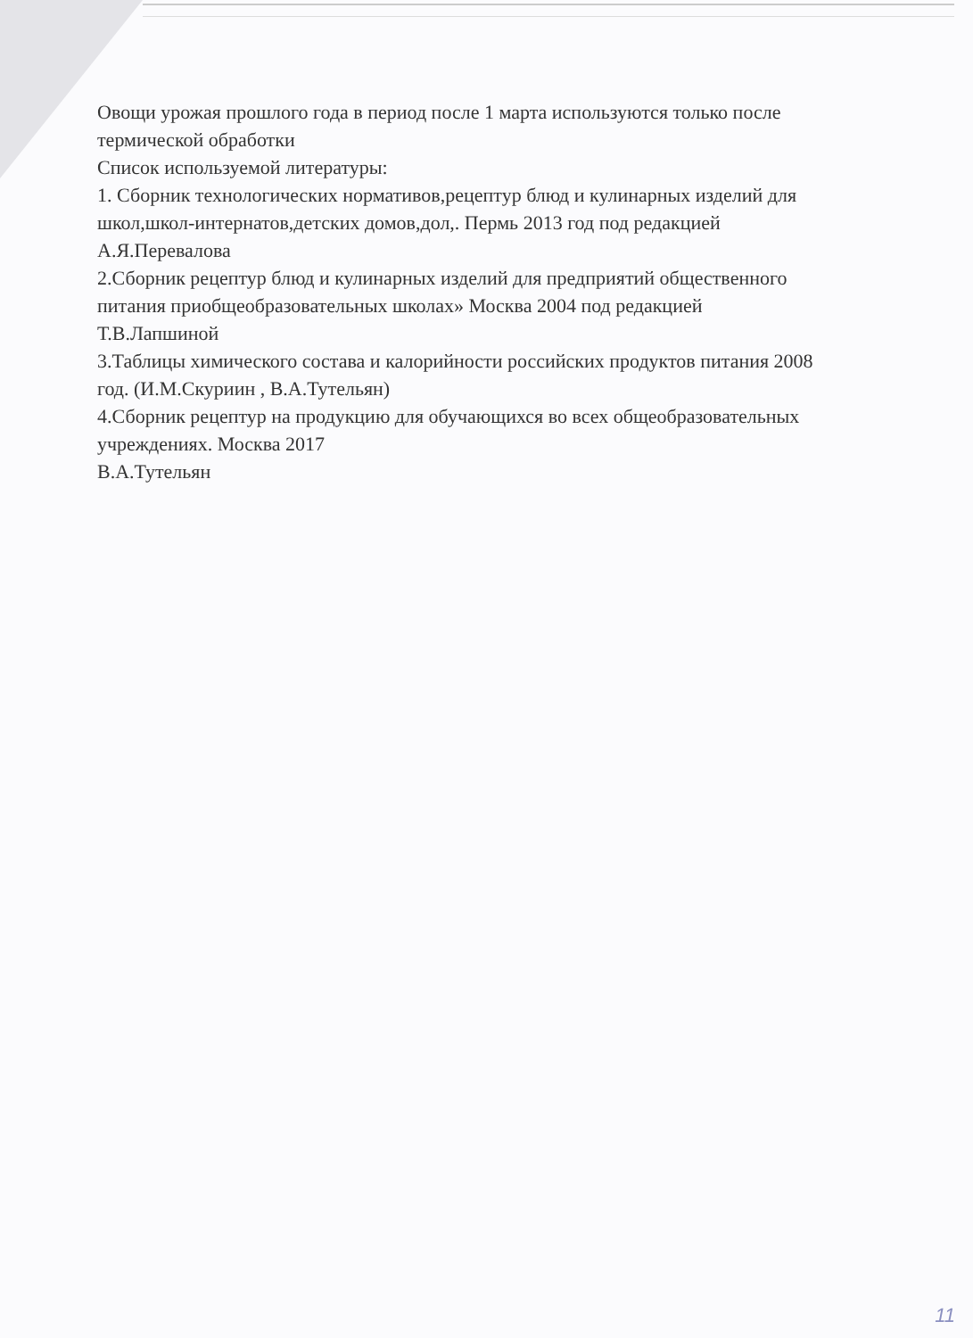Овощи урожая прошлого года в период после 1 марта используются только после термической обработки
Список используемой литературы:
1. Сборник технологических нормативов,рецептур блюд и кулинарных изделий для школ,школ-интернатов,детских домов,дол,. Пермь 2013 год под редакцией А.Я.Перевалова
2.Сборник рецептур блюд и кулинарных изделий для предприятий общественного питания приобщеобразовательных школах» Москва 2004 под редакцией Т.В.Лапшиной
3.Таблицы химического состава и калорийности российских продуктов питания 2008 год. (И.М.Скуриин , В.А.Тутельян)
4.Сборник рецептур на продукцию для обучающихся во всех общеобразовательных учреждениях. Москва 2017
В.А.Тутельян
11